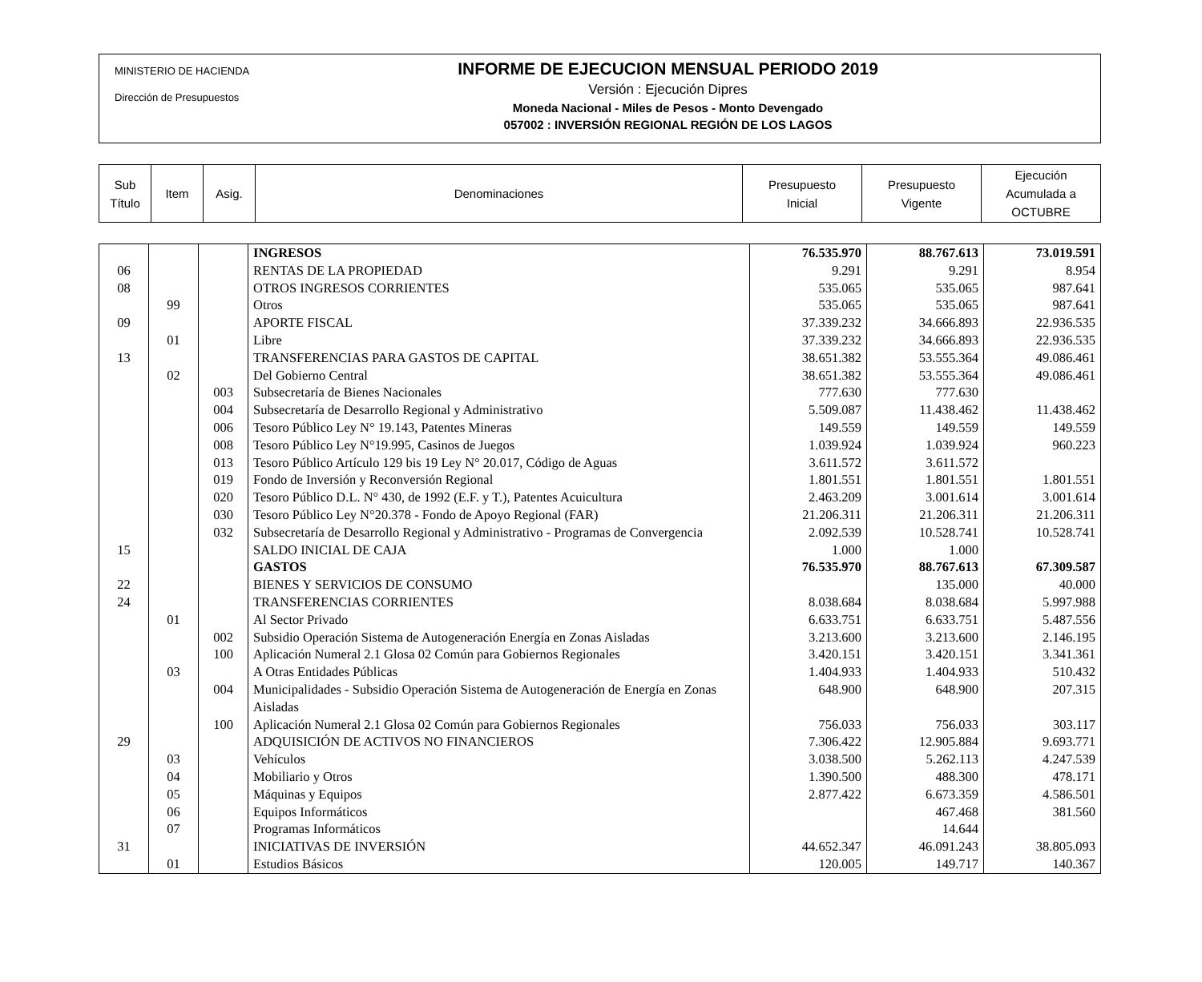MINISTERIO DE HACIENDA
Dirección de Presupuestos
INFORME DE EJECUCION MENSUAL PERIODO 2019
Versión : Ejecución Dipres
Moneda Nacional - Miles de Pesos - Monto Devengado
057002 : INVERSIÓN REGIONAL REGIÓN DE LOS LAGOS
| Sub Título | Item | Asig. | Denominaciones | Presupuesto Inicial | Presupuesto Vigente | Ejecución Acumulada a OCTUBRE |
| | | | INGRESOS | 76.535.970 | 88.767.613 | 73.019.591 |
| 06 | | | RENTAS DE LA PROPIEDAD | 9.291 | 9.291 | 8.954 |
| 08 | | | OTROS INGRESOS CORRIENTES | 535.065 | 535.065 | 987.641 |
| | 99 | | Otros | 535.065 | 535.065 | 987.641 |
| 09 | | | APORTE FISCAL | 37.339.232 | 34.666.893 | 22.936.535 |
| | 01 | | Libre | 37.339.232 | 34.666.893 | 22.936.535 |
| 13 | | | TRANSFERENCIAS PARA GASTOS DE CAPITAL | 38.651.382 | 53.555.364 | 49.086.461 |
| | 02 | | Del Gobierno Central | 38.651.382 | 53.555.364 | 49.086.461 |
| | | 003 | Subsecretaría de Bienes Nacionales | 777.630 | 777.630 | |
| | | 004 | Subsecretaría de Desarrollo Regional y Administrativo | 5.509.087 | 11.438.462 | 11.438.462 |
| | | 006 | Tesoro Público Ley N° 19.143, Patentes Mineras | 149.559 | 149.559 | 149.559 |
| | | 008 | Tesoro Público Ley N°19.995, Casinos de Juegos | 1.039.924 | 1.039.924 | 960.223 |
| | | 013 | Tesoro Público Artículo 129 bis 19 Ley N° 20.017, Código de Aguas | 3.611.572 | 3.611.572 | |
| | | 019 | Fondo de Inversión y Reconversión Regional | 1.801.551 | 1.801.551 | 1.801.551 |
| | | 020 | Tesoro Público D.L. N° 430, de 1992 (E.F. y T.), Patentes Acuicultura | 2.463.209 | 3.001.614 | 3.001.614 |
| | | 030 | Tesoro Público Ley N°20.378 - Fondo de Apoyo Regional (FAR) | 21.206.311 | 21.206.311 | 21.206.311 |
| | | 032 | Subsecretaría de Desarrollo Regional y Administrativo - Programas de Convergencia | 2.092.539 | 10.528.741 | 10.528.741 |
| 15 | | | SALDO INICIAL DE CAJA | 1.000 | 1.000 | |
| | | | GASTOS | 76.535.970 | 88.767.613 | 67.309.587 |
| 22 | | | BIENES Y SERVICIOS DE CONSUMO | | 135.000 | 40.000 |
| 24 | | | TRANSFERENCIAS CORRIENTES | 8.038.684 | 8.038.684 | 5.997.988 |
| | 01 | | Al Sector Privado | 6.633.751 | 6.633.751 | 5.487.556 |
| | | 002 | Subsidio Operación Sistema de Autogeneración Energía en Zonas Aisladas | 3.213.600 | 3.213.600 | 2.146.195 |
| | | 100 | Aplicación Numeral 2.1 Glosa 02 Común para Gobiernos Regionales | 3.420.151 | 3.420.151 | 3.341.361 |
| | 03 | | A Otras Entidades Públicas | 1.404.933 | 1.404.933 | 510.432 |
| | | 004 | Municipalidades - Subsidio Operación Sistema de Autogeneración de Energía en Zonas Aisladas | 648.900 | 648.900 | 207.315 |
| | | 100 | Aplicación Numeral 2.1 Glosa 02 Común para Gobiernos Regionales | 756.033 | 756.033 | 303.117 |
| 29 | | | ADQUISICIÓN DE ACTIVOS NO FINANCIEROS | 7.306.422 | 12.905.884 | 9.693.771 |
| | 03 | | Vehículos | 3.038.500 | 5.262.113 | 4.247.539 |
| | 04 | | Mobiliario y Otros | 1.390.500 | 488.300 | 478.171 |
| | 05 | | Máquinas y Equipos | 2.877.422 | 6.673.359 | 4.586.501 |
| | 06 | | Equipos Informáticos | | 467.468 | 381.560 |
| | 07 | | Programas Informáticos | | 14.644 | |
| 31 | | | INICIATIVAS DE INVERSIÓN | 44.652.347 | 46.091.243 | 38.805.093 |
| | 01 | | Estudios Básicos | 120.005 | 149.717 | 140.367 |